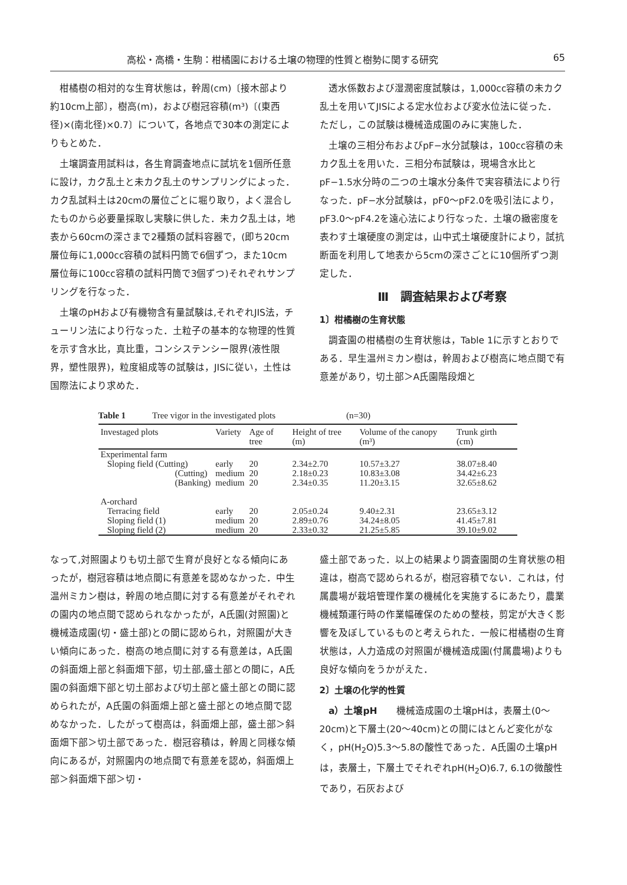高松・高橋・生駒：柑橘園における土壌の物理的性質と樹勢に関する研究 65
柑橘樹の相対的な生育状態は，幹周(cm)〔接木部より約10cm上部〕，樹高(m)，および樹冠容積(m³)〔(東西径)×(南北径)×0.7〕について，各地点で30本の測定によりもとめた．
土壌調査用試料は，各生育調査地点に試坑を1個所任意に設け，カク乱土と未カク乱土のサンプリングによった．カク乱試料土は20cmの層位ごとに堀り取り，よく混合したものから必要量採取し実験に供した．未カク乱土は，地表から60cmの深さまで2種類の試料容器で，(即ち20cm層位毎に1,000cc容積の試料円筒で6個ずつ，また10cm層位毎に100cc容積の試料円筒で3個ずつ)それぞれサンプリングを行なった．
土壌のpHおよび有機物含有量試験は,それぞれJIS法，チューリン法により行なった．土粒子の基本的な物理的性質を示す含水比，真比重，コンシステンシー限界(液性限界，塑性限界)，粒度組成等の試験は，JISに従い，土性は国際法により求めた．
透水係数および湿潤密度試験は，1,000cc容積の未カク乱土を用いてJISによる定水位および変水位法に従った．ただし，この試験は機械造成園のみに実施した．
土壌の三相分布およびpF−水分試験は，100cc容積の未カク乱土を用いた．三相分布試験は，現場含水比とpF−1.5水分時の二つの土壌水分条件で実容積法により行なった．pF−水分試験は，pF0〜pF2.0を吸引法により，pF3.0〜pF4.2を遠心法により行なった．土壌の緻密度を表わす土壌硬度の測定は，山中式土壌硬度計により，試抗断面を利用して地表から5cmの深さごとに10個所ずつ測定した．
Ⅲ　調査結果および考察
1〕柑橘樹の生育状態
調査園の柑橘樹の生育状態は，Table 1に示すとおりである．早生温州ミカン樹は，幹周および樹高に地点間で有意差があり，切土部＞A氏園階段畑と
Table 1 Tree vigor in the investigated plots (n=30)
| Investaged plots | Variety | Age of tree | Height of tree (m) | Volume of the canopy (m³) | Trunk girth (cm) |
| --- | --- | --- | --- | --- | --- |
| Experimental farm | | | | | |
| Sloping field (Cutting) | early | 20 | 2.34±2.70 | 10.57±3.27 | 38.07±8.40 |
| (Cutting) | medium | 20 | 2.18±0.23 | 10.83±3.08 | 34.42±6.23 |
| (Banking) | medium | 20 | 2.34±0.35 | 11.20±3.15 | 32.65±8.62 |
| A-orchard | | | | | |
| Terracing field | early | 20 | 2.05±0.24 | 9.40±2.31 | 23.65±3.12 |
| Sloping field (1) | medium | 20 | 2.89±0.76 | 34.24±8.05 | 41.45±7.81 |
| Sloping field (2) | medium | 20 | 2.33±0.32 | 21.25±5.85 | 39.10±9.02 |
なって,対照園よりも切土部で生育が良好となる傾向にあったが，樹冠容積は地点間に有意差を認めなかった．中生温州ミカン樹は，幹周の地点間に対する有意差がそれぞれの園内の地点間で認められなかったが，A氏園(対照園)と機械造成園(切・盛土部)との間に認められ，対照園が大きい傾向にあった．樹高の地点間に対する有意差は，A氏園の斜面畑上部と斜面畑下部，切土部,盛土部との間に，A氏園の斜面畑下部と切土部および切土部と盛土部との間に認められたが，A氏園の斜面畑上部と盛土部との地点間で認めなかった．したがって樹高は，斜面畑上部，盛土部＞斜面畑下部＞切土部であった．樹冠容積は，幹周と同様な傾向にあるが，対照園内の地点間で有意差を認め，斜面畑上部＞斜面畑下部＞切・
盛土部であった．以上の結果より調査園間の生育状態の相違は，樹高で認められるが，樹冠容積でない．これは，付属農場が栽培管理作業の機械化を実施するにあたり，農業機械類運行時の作業幅確保のための整枝，剪定が大きく影響を及ぼしているものと考えられた．一般に柑橘樹の生育状態は，人力造成の対照園が機械造成園(付属農場)よりも良好な傾向をうかがえた．
2〕土壌の化学的性質
a）土壌pH　　機械造成園の土壌pHは，表層土(0〜20cm)と下層土(20〜40cm)との間にはとんど変化がなく，pH(H<sub>2</sub>O)5.3〜5.8の酸性であった．A氏園の土壌pHは，表層土，下層土でそれぞれpH(H<sub>2</sub>O)6.7, 6.1の微酸性であり，石灰および